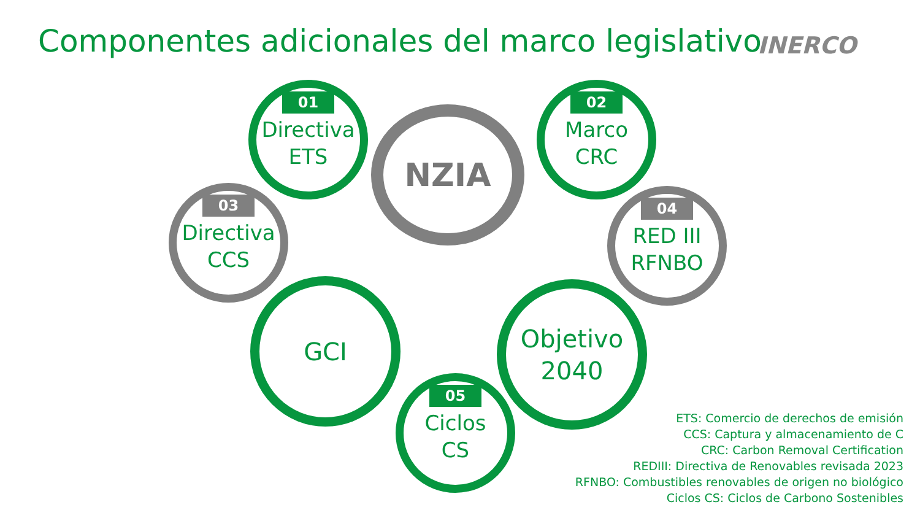Componentes adicionales del marco legislativo
INERCO
01
Directiva
ETS
02
Marco
CRC
03
Directiva
CCS
04
RED III
RFNBO
NZIA
GCI
Objetivo
2040
05
Ciclos
CS
ETS: Comercio de derechos de emisión
CCS: Captura y almacenamiento de C
CRC: Carbon Removal Certification
REDIII: Directiva de Renovables revisada 2023
RFNBO: Combustibles renovables de origen no biológico
Ciclos CS: Ciclos de Carbono Sostenibles